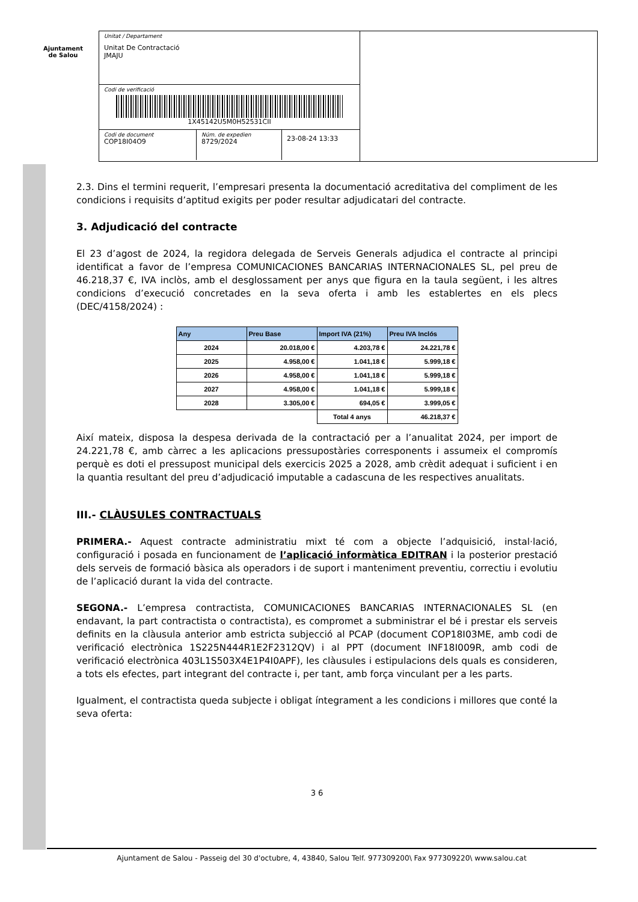Ajuntament
de Salou
Unitat / Departament
Unitat De Contractació
JMAJU
Codi de verificació
1X45142U5M0H52531CII
Codi de document
COP18I04O9
Núm. de expedien
8729/2024
23-08-24 13:33
2.3. Dins el termini requerit, l’empresari presenta la documentació acreditativa del compliment de les condicions i requisits d’aptitud exigits per poder resultar adjudicatari del contracte.
3. Adjudicació del contracte
El 23 d’agost de 2024, la regidora delegada de Serveis Generals adjudica el contracte al principi identificat a favor de l’empresa COMUNICACIONES BANCARIAS INTERNACIONALES SL, pel preu de 46.218,37 €, IVA inclòs, amb el desglossament per anys que figura en la taula següent, i les altres condicions d’execució concretades en la seva oferta i amb les establertes en els plecs (DEC/4158/2024) :
| Any | Preu Base | Import IVA (21%) | Preu IVA Inclós |
| --- | --- | --- | --- |
| 2024 | 20.018,00 € | 4.203,78 € | 24.221,78 € |
| 2025 | 4.958,00 € | 1.041,18 € | 5.999,18 € |
| 2026 | 4.958,00 € | 1.041,18 € | 5.999,18 € |
| 2027 | 4.958,00 € | 1.041,18 € | 5.999,18 € |
| 2028 | 3.305,00 € | 694,05 € | 3.999,05 € |
| | | Total 4 anys | 46.218,37 € |
Així mateix, disposa la despesa derivada de la contractació per a l’anualitat 2024, per import de 24.221,78 €, amb càrrec a les aplicacions pressupostàries corresponents i assumeix el compromís perquè es doti el pressupost municipal dels exercicis 2025 a 2028, amb crèdit adequat i suficient i en la quantia resultant del preu d’adjudicació imputable a cadascuna de les respectives anualitats.
III.- CLÀUSULES CONTRACTUALS
PRIMERA.- Aquest contracte administratiu mixt té com a objecte l’adquisició, instal·lació, configuració i posada en funcionament de l’aplicació informàtica EDITRAN i la posterior prestació dels serveis de formació bàsica als operadors i de suport i manteniment preventiu, correctiu i evolutiu de l’aplicació durant la vida del contracte.
SEGONA.- L’empresa contractista, COMUNICACIONES BANCARIAS INTERNACIONALES SL (en endavant, la part contractista o contractista), es compromet a subministrar el bé i prestar els serveis definits en la clàusula anterior amb estricta subjecció al PCAP (document COP18I03ME, amb codi de verificació electrònica 1S225N444R1E2F2312QV) i al PPT (document INF18I009R, amb codi de verificació electrònica 403L1S503X4E1P4I0APF), les clàusules i estipulacions dels quals es consideren, a tots els efectes, part integrant del contracte i, per tant, amb força vinculant per a les parts.
Igualment, el contractista queda subjecte i obligat íntegrament a les condicions i millores que conté la seva oferta:
3 6
Ajuntament de Salou - Passeig del 30 d'octubre, 4, 43840, Salou Telf. 977309200\ Fax 977309220\ www.salou.cat